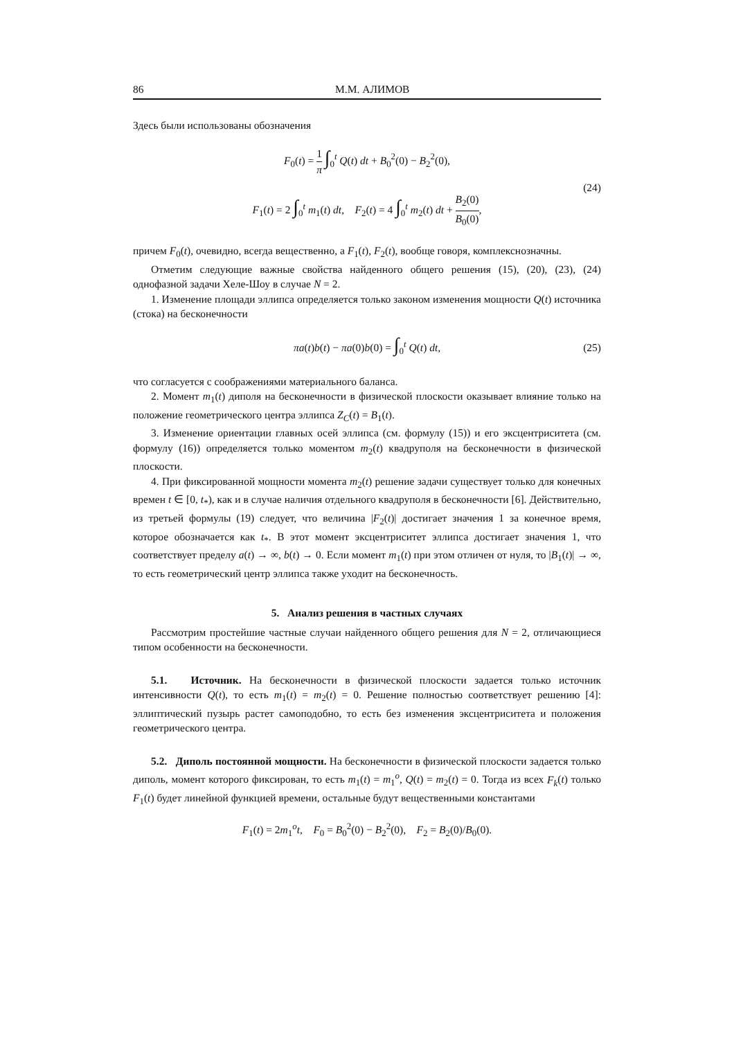86 М.М. АЛИМОВ
Здесь были использованы обозначения
F<sub>0</sub>(t) = 1 π ∫<sub>0</sub><sup>t</sup> Q(t) dt + B<sub>0</sub><sup>2</sup>(0) − B<sub>2</sub><sup>2</sup>(0),
F<sub>1</sub>(t) = 2 ∫<sub>0</sub><sup>t</sup> m<sub>1</sub>(t) dt, F<sub>2</sub>(t) = 4 ∫<sub>0</sub><sup>t</sup> m<sub>2</sub>(t) dt + B<sub>2</sub>(0) B<sub>0</sub>(0),
(24)
причем F<sub>0</sub>(t), очевидно, всегда вещественно, а F<sub>1</sub>(t), F<sub>2</sub>(t), вообще говоря, комплекснозначны.
Отметим следующие важные свойства найденного общего решения (15), (20), (23), (24) однофазной задачи Хеле-Шоу в случае N = 2.
1. Изменение площади эллипса определяется только законом изменения мощности Q(t) источника (стока) на бесконечности
πa(t)b(t) − πa(0)b(0) = ∫<sub>0</sub><sup>t</sup> Q(t) dt, (25)
что согласуется с соображениями материального баланса.
2. Момент m<sub>1</sub>(t) диполя на бесконечности в физической плоскости оказывает влияние только на положение геометрического центра эллипса Z<sub>C</sub>(t) = B<sub>1</sub>(t).
3. Изменение ориентации главных осей эллипса (см. формулу (15)) и его эксцентриситета (см. формулу (16)) определяется только моментом m<sub>2</sub>(t) квадруполя на бесконечности в физической плоскости.
4. При фиксированной мощности момента m<sub>2</sub>(t) решение задачи существует только для конечных времен t ∈ [0, t<sub>*</sub>), как и в случае наличия отдельного квадруполя в бесконечности [6]. Действительно, из третьей формулы (19) следует, что величина |F<sub>2</sub>(t)| достигает значения 1 за конечное время, которое обозначается как t<sub>*</sub>. В этот момент эксцентриситет эллипса достигает значения 1, что соответствует пределу a(t) → ∞, b(t) → 0. Если момент m<sub>1</sub>(t) при этом отличен от нуля, то |B<sub>1</sub>(t)| → ∞, то есть геометрический центр эллипса также уходит на бесконечность.
5. Анализ решения в частных случаях
Рассмотрим простейшие частные случаи найденного общего решения для N = 2, отличающиеся типом особенности на бесконечности.
5.1. Источник. На бесконечности в физической плоскости задается только источник интенсивности Q(t), то есть m<sub>1</sub>(t) = m<sub>2</sub>(t) = 0. Решение полностью соответствует решению [4]: эллиптический пузырь растет самоподобно, то есть без изменения эксцентриситета и положения геометрического центра.
5.2. Диполь постоянной мощности. На бесконечности в физической плоскости задается только диполь, момент которого фиксирован, то есть m<sub>1</sub>(t) = m<sub>1</sub><sup>o</sup>, Q(t) = m<sub>2</sub>(t) = 0. Тогда из всех F<sub>k</sub>(t) только F<sub>1</sub>(t) будет линейной функцией времени, остальные будут вещественными константами
F<sub>1</sub>(t) = 2m<sub>1</sub><sup>o</sup>t, F<sub>0</sub> = B<sub>0</sub><sup>2</sup>(0) − B<sub>2</sub><sup>2</sup>(0), F<sub>2</sub> = B<sub>2</sub>(0)/B<sub>0</sub>(0).